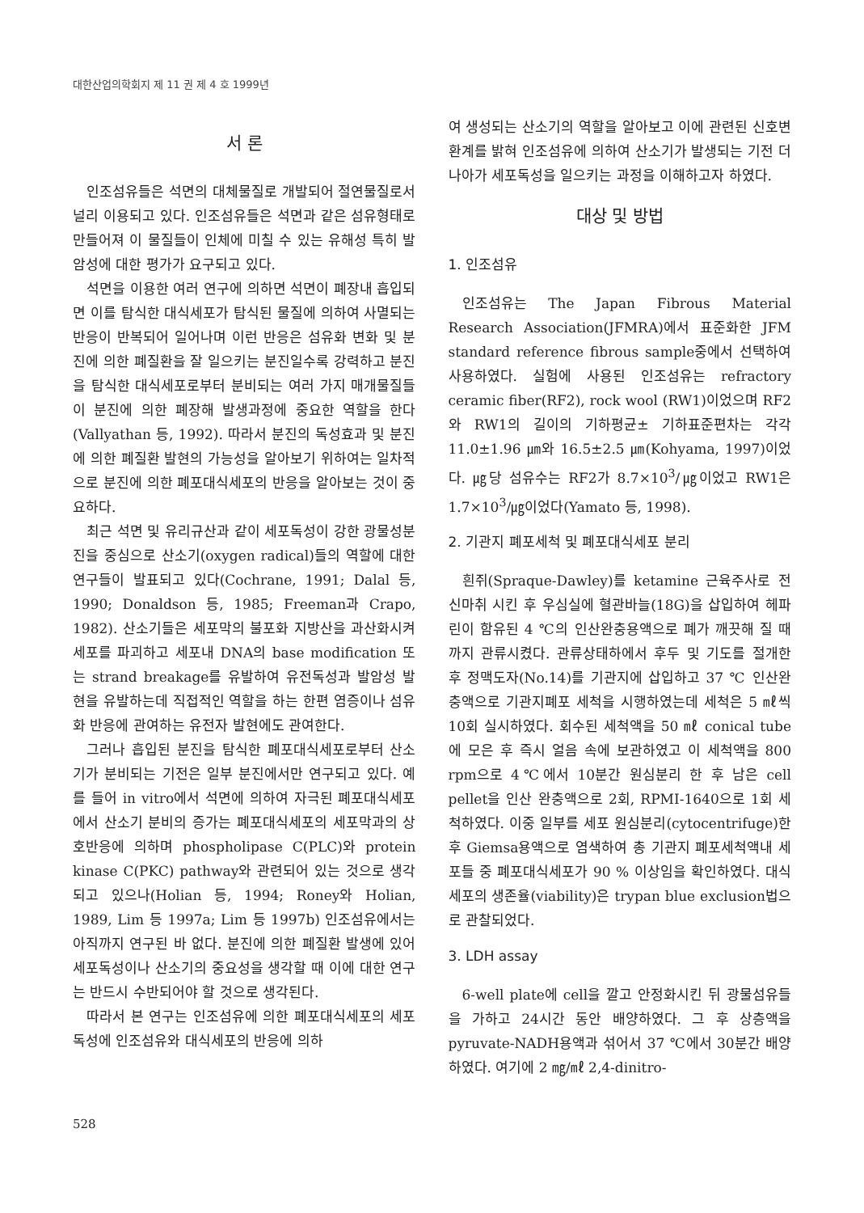대한산업의학회지 제 11 권 제 4 호 1999년
서 론
인조섬유들은 석면의 대체물질로 개발되어 절연물질로서 널리 이용되고 있다. 인조섬유들은 석면과 같은 섬유형태로 만들어져 이 물질들이 인체에 미칠 수 있는 유해성 특히 발암성에 대한 평가가 요구되고 있다.
석면을 이용한 여러 연구에 의하면 석면이 폐장내 흡입되면 이를 탐식한 대식세포가 탐식된 물질에 의하여 사멸되는 반응이 반복되어 일어나며 이런 반응은 섬유화 변화 및 분진에 의한 폐질환을 잘 일으키는 분진일수록 강력하고 분진을 탐식한 대식세포로부터 분비되는 여러 가지 매개물질들이 분진에 의한 폐장해 발생과정에 중요한 역할을 한다(Vallyathan 등, 1992). 따라서 분진의 독성효과 및 분진에 의한 폐질환 발현의 가능성을 알아보기 위하여는 일차적으로 분진에 의한 폐포대식세포의 반응을 알아보는 것이 중요하다.
최근 석면 및 유리규산과 같이 세포독성이 강한 광물성분진을 중심으로 산소기(oxygen radical)들의 역할에 대한 연구들이 발표되고 있다(Cochrane, 1991; Dalal 등, 1990; Donaldson 등, 1985; Freeman과 Crapo, 1982). 산소기들은 세포막의 불포화 지방산을 과산화시켜 세포를 파괴하고 세포내 DNA의 base modification 또는 strand breakage를 유발하여 유전독성과 발암성 발현을 유발하는데 직접적인 역할을 하는 한편 염증이나 섬유화 반응에 관여하는 유전자 발현에도 관여한다.
그러나 흡입된 분진을 탐식한 폐포대식세포로부터 산소기가 분비되는 기전은 일부 분진에서만 연구되고 있다. 예를 들어 in vitro에서 석면에 의하여 자극된 폐포대식세포에서 산소기 분비의 증가는 폐포대식세포의 세포막과의 상호반응에 의하며 phospholipase C(PLC)와 protein kinase C(PKC) pathway와 관련되어 있는 것으로 생각되고 있으나(Holian 등, 1994; Roney와 Holian, 1989, Lim 등 1997a; Lim 등 1997b) 인조섬유에서는 아직까지 연구된 바 없다. 분진에 의한 폐질환 발생에 있어 세포독성이나 산소기의 중요성을 생각할 때 이에 대한 연구는 반드시 수반되어야 할 것으로 생각된다.
따라서 본 연구는 인조섬유에 의한 폐포대식세포의 세포독성에 인조섬유와 대식세포의 반응에 의하
여 생성되는 산소기의 역할을 알아보고 이에 관련된 신호변환계를 밝혀 인조섬유에 의하여 산소기가 발생되는 기전 더 나아가 세포독성을 일으키는 과정을 이해하고자 하였다.
대상 및 방법
1. 인조섬유
인조섬유는 The Japan Fibrous Material Research Association(JFMRA)에서 표준화한 JFM standard reference fibrous sample중에서 선택하여 사용하였다. 실험에 사용된 인조섬유는 refractory ceramic fiber(RF2), rock wool (RW1)이었으며 RF2와 RW1의 길이의 기하평균± 기하표준편차는 각각 11.0±1.96 ㎛와 16.5±2.5 ㎛(Kohyama, 1997)이었다. ㎍당 섬유수는 RF2가 8.7×10<sup>3</sup>/㎍이었고 RW1은 1.7×10<sup>3</sup>/㎍이었다(Yamato 등, 1998).
2. 기관지 폐포세척 및 폐포대식세포 분리
흰쥐(Spraque-Dawley)를 ketamine 근육주사로 전신마취 시킨 후 우심실에 혈관바늘(18G)을 삽입하여 헤파린이 함유된 4 ℃의 인산완충용액으로 폐가 깨끗해 질 때까지 관류시켰다. 관류상태하에서 후두 및 기도를 절개한 후 정맥도자(No.14)를 기관지에 삽입하고 37 ℃ 인산완충액으로 기관지폐포 세척을 시행하였는데 세척은 5 ㎖씩 10회 실시하였다. 회수된 세척액을 50 ㎖ conical tube에 모은 후 즉시 얼음 속에 보관하였고 이 세척액을 800 rpm으로 4℃에서 10분간 원심분리 한 후 남은 cell pellet을 인산 완충액으로 2회, RPMI-1640으로 1회 세척하였다. 이중 일부를 세포 원심분리(cytocentrifuge)한 후 Giemsa용액으로 염색하여 총 기관지 폐포세척액내 세포들 중 폐포대식세포가 90 % 이상임을 확인하였다. 대식세포의 생존율(viability)은 trypan blue exclusion법으로 관찰되었다.
3. LDH assay
6-well plate에 cell을 깔고 안정화시킨 뒤 광물섬유들을 가하고 24시간 동안 배양하였다. 그 후 상층액을 pyruvate-NADH용액과 섞어서 37 ℃에서 30분간 배양하였다. 여기에 2 ㎎/㎖ 2,4-dinitro-
528